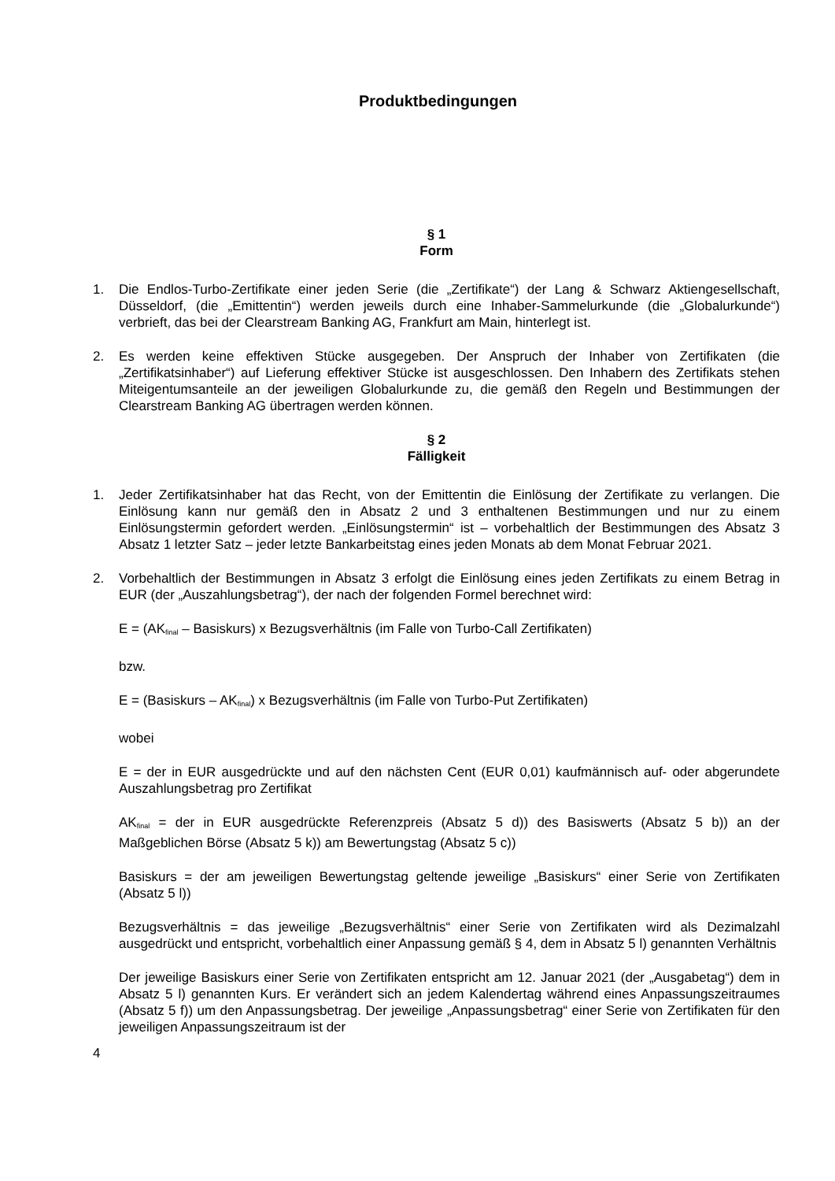Produktbedingungen
§ 1
Form
1. Die Endlos-Turbo-Zertifikate einer jeden Serie (die „Zertifikate“) der Lang & Schwarz Aktiengesellschaft, Düsseldorf, (die „Emittentin“) werden jeweils durch eine Inhaber-Sammelurkunde (die „Globalurkunde“) verbrieft, das bei der Clearstream Banking AG, Frankfurt am Main, hinterlegt ist.
2. Es werden keine effektiven Stücke ausgegeben. Der Anspruch der Inhaber von Zertifikaten (die „Zertifikatsinhaber“) auf Lieferung effektiver Stücke ist ausgeschlossen. Den Inhabern des Zertifikats stehen Miteigentumsanteile an der jeweiligen Globalurkunde zu, die gemäß den Regeln und Bestimmungen der Clearstream Banking AG übertragen werden können.
§ 2
Fälligkeit
1. Jeder Zertifikatsinhaber hat das Recht, von der Emittentin die Einlösung der Zertifikate zu verlangen. Die Einlösung kann nur gemäß den in Absatz 2 und 3 enthaltenen Bestimmungen und nur zu einem Einlösungstermin gefordert werden. „Einlösungstermin“ ist – vorbehaltlich der Bestimmungen des Absatz 3 Absatz 1 letzter Satz – jeder letzte Bankarbeitstag eines jeden Monats ab dem Monat Februar 2021.
2. Vorbehaltlich der Bestimmungen in Absatz 3 erfolgt die Einlösung eines jeden Zertifikats zu einem Betrag in EUR (der „Auszahlungsbetrag“), der nach der folgenden Formel berechnet wird:
E = (AK<sub>final</sub> – Basiskurs) x Bezugsverhältnis (im Falle von Turbo-Call Zertifikaten)
bzw.
E = (Basiskurs – AK<sub>final</sub>) x Bezugsverhältnis (im Falle von Turbo-Put Zertifikaten)
wobei
E = der in EUR ausgedrückte und auf den nächsten Cent (EUR 0,01) kaufmännisch auf- oder abgerundete Auszahlungsbetrag pro Zertifikat
AK<sub>final</sub> = der in EUR ausgedrückte Referenzpreis (Absatz 5 d)) des Basiswerts (Absatz 5 b)) an der Maßgeblichen Börse (Absatz 5 k)) am Bewertungstag (Absatz 5 c))
Basiskurs = der am jeweiligen Bewertungstag geltende jeweilige „Basiskurs“ einer Serie von Zertifikaten (Absatz 5 l))
Bezugsverhältnis = das jeweilige „Bezugsverhältnis“ einer Serie von Zertifikaten wird als Dezimalzahl ausgedrückt und entspricht, vorbehaltlich einer Anpassung gemäß § 4, dem in Absatz 5 l) genannten Verhältnis
Der jeweilige Basiskurs einer Serie von Zertifikaten entspricht am 12. Januar 2021 (der „Ausgabetag“) dem in Absatz 5 l) genannten Kurs. Er verändert sich an jedem Kalendertag während eines Anpassungszeitraumes (Absatz 5 f)) um den Anpassungsbetrag. Der jeweilige „Anpassungsbetrag“ einer Serie von Zertifikaten für den jeweiligen Anpassungszeitraum ist der
4